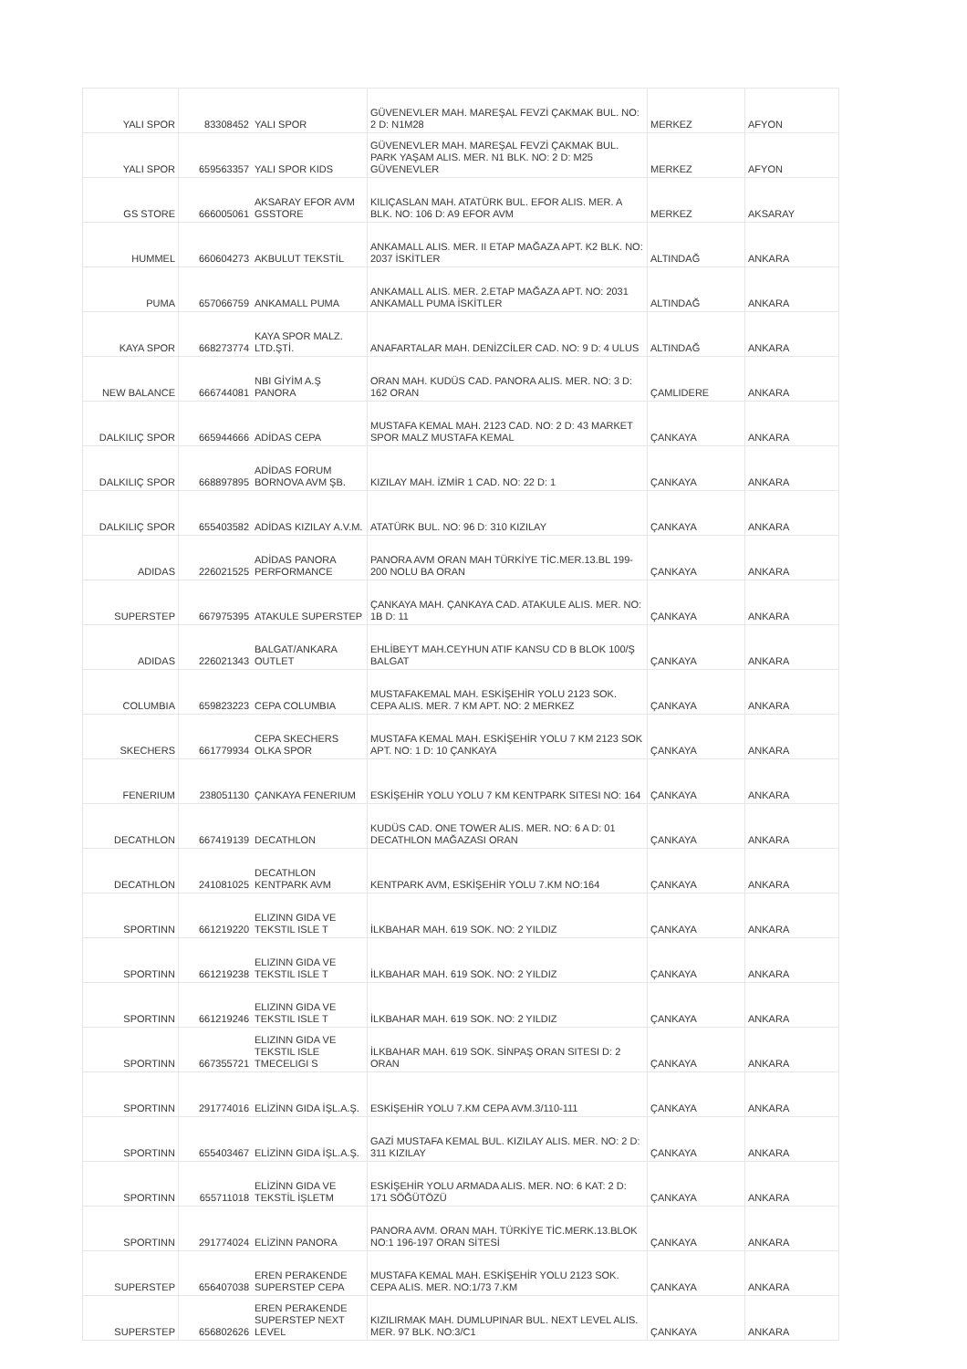| YALI SPOR | 83308452 | YALI SPOR | GÜVENEVLER MAH. MAREŞAL FEVZİ ÇAKMAK BUL. NO: 2 D: N1M28 | MERKEZ | AFYON |
| YALI SPOR | 659563357 | YALI SPOR KIDS | GÜVENEVLER MAH. MAREŞAL FEVZİ ÇAKMAK BUL. PARK YAŞAM ALIS. MER. N1 BLK. NO: 2 D: M25 GÜVENEVLER | MERKEZ | AFYON |
| GS STORE | 666005061 | AKSARAY EFOR AVM GSSTORE | KILIÇASLAN MAH. ATATÜRK BUL. EFOR ALIS. MER. A BLK. NO: 106 D: A9 EFOR AVM | MERKEZ | AKSARAY |
| HUMMEL | 660604273 | AKBULUT TEKSTİL | ANKAMALL ALIS. MER. II ETAP MAĞAZA APT. K2 BLK. NO: 2037 İSKİTLER | ALTINDAĞ | ANKARA |
| PUMA | 657066759 | ANKAMALL PUMA | ANKAMALL ALIS. MER. 2.ETAP MAĞAZA APT. NO: 2031 ANKAMALL PUMA İSKİTLER | ALTINDAĞ | ANKARA |
| KAYA SPOR | 668273774 | KAYA SPOR MALZ. LTD.ŞTİ. | ANAFARTALAR MAH. DENİZCİLER CAD. NO: 9 D: 4 ULUS | ALTINDAĞ | ANKARA |
| NEW BALANCE | 666744081 | NBI GİYİM A.Ş PANORA | ORAN MAH. KUDÜS CAD. PANORA ALIS. MER. NO: 3 D: 162 ORAN | ÇAMLIDERE | ANKARA |
| DALKILIÇ SPOR | 665944666 | ADİDAS CEPA | MUSTAFA KEMAL MAH. 2123 CAD. NO: 2 D: 43 MARKET SPOR MALZ MUSTAFA KEMAL | ÇANKAYA | ANKARA |
| DALKILIÇ SPOR | 668897895 | ADİDAS FORUM BORNOVA AVM ŞB. | KIZILAY MAH. İZMİR 1 CAD. NO: 22 D: 1 | ÇANKAYA | ANKARA |
| DALKILIÇ SPOR | 655403582 | ADİDAS KIZILAY A.V.M. | ATATÜRK BUL. NO: 96 D: 310 KIZILAY | ÇANKAYA | ANKARA |
| ADIDAS | 226021525 | ADİDAS PANORA PERFORMANCE | PANORA AVM ORAN MAH TÜRKİYE TİC.MER.13.BL 199-200 NOLU BA ORAN | ÇANKAYA | ANKARA |
| SUPERSTEP | 667975395 | ATAKULE SUPERSTEP | ÇANKAYA MAH. ÇANKAYA CAD. ATAKULE ALIS. MER. NO: 1B D: 11 | ÇANKAYA | ANKARA |
| ADIDAS | 226021343 | BALGAT/ANKARA OUTLET | EHLİBEYT MAH.CEYHUN ATIF KANSU CD B BLOK 100/Ş BALGAT | ÇANKAYA | ANKARA |
| COLUMBIA | 659823223 | CEPA COLUMBIA | MUSTAFAKEMAL MAH. ESKİŞEHİR YOLU 2123 SOK. CEPA ALIS. MER. 7 KM APT. NO: 2 MERKEZ | ÇANKAYA | ANKARA |
| SKECHERS | 661779934 | CEPA SKECHERS OLKA SPOR | MUSTAFA KEMAL MAH. ESKİŞEHİR YOLU 7 KM 2123 SOK APT. NO: 1 D: 10 ÇANKAYA | ÇANKAYA | ANKARA |
| FENERIUM | 238051130 | ÇANKAYA FENERIUM | ESKİŞEHİR YOLU YOLU 7 KM KENTPARK SITESI NO: 164 | ÇANKAYA | ANKARA |
| DECATHLON | 667419139 | DECATHLON | KUDÜS CAD. ONE TOWER ALIS. MER. NO: 6 A D: 01 DECATHLON MAĞAZASI ORAN | ÇANKAYA | ANKARA |
| DECATHLON | 241081025 | DECATHLON KENTPARK AVM | KENTPARK AVM, ESKİŞEHİR YOLU 7.KM NO:164 | ÇANKAYA | ANKARA |
| SPORTINN | 661219220 | ELIZINN GIDA VE TEKSTIL ISLE T | İLKBAHAR MAH. 619 SOK. NO: 2 YILDIZ | ÇANKAYA | ANKARA |
| SPORTINN | 661219238 | ELIZINN GIDA VE TEKSTIL ISLE T | İLKBAHAR MAH. 619 SOK. NO: 2 YILDIZ | ÇANKAYA | ANKARA |
| SPORTINN | 661219246 | ELIZINN GIDA VE TEKSTIL ISLE T | İLKBAHAR MAH. 619 SOK. NO: 2 YILDIZ | ÇANKAYA | ANKARA |
| SPORTINN | 667355721 | ELIZINN GIDA VE TEKSTIL ISLE TMECELIGI S | İLKBAHAR MAH. 619 SOK. SİNPAŞ ORAN SITESI D: 2 ORAN | ÇANKAYA | ANKARA |
| SPORTINN | 291774016 | ELİZİNN GIDA İŞL.A.Ş. | ESKİŞEHİR YOLU 7.KM CEPA AVM.3/110-111 | ÇANKAYA | ANKARA |
| SPORTINN | 655403467 | ELİZİNN GIDA İŞL.A.Ş. | GAZİ MUSTAFA KEMAL BUL. KIZILAY ALIS. MER. NO: 2 D: 311 KIZILAY | ÇANKAYA | ANKARA |
| SPORTINN | 655711018 | ELİZİNN GIDA VE TEKSTİL İŞLETM | ESKİŞEHİR YOLU ARMADA ALIS. MER. NO: 6 KAT: 2 D: 171 SÖĞÜTÖZÜ | ÇANKAYA | ANKARA |
| SPORTINN | 291774024 | ELİZİNN PANORA | PANORA AVM. ORAN MAH. TÜRKİYE TİC.MERK.13.BLOK NO:1 196-197 ORAN SİTESİ | ÇANKAYA | ANKARA |
| SUPERSTEP | 656407038 | EREN PERAKENDE SUPERSTEP CEPA | MUSTAFA KEMAL MAH. ESKİŞEHİR YOLU 2123 SOK. CEPA ALIS. MER. NO:1/73 7.KM | ÇANKAYA | ANKARA |
| SUPERSTEP | 656802626 | EREN PERAKENDE SUPERSTEP NEXT LEVEL | KIZILIRMAK MAH. DUMLUPINAR BUL. NEXT LEVEL ALIS. MER. 97 BLK. NO:3/C1 | ÇANKAYA | ANKARA |